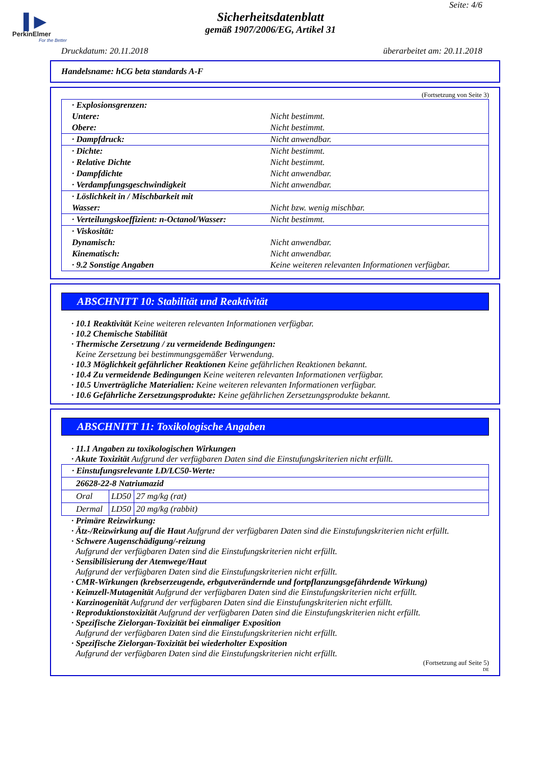▌▶
PerkinElmer
For the Better
Seite: 4/6
Sicherheitsdatenblatt
gemäß 1907/2006/EG, Artikel 31
Druckdatum: 20.11.2018 überarbeitet am: 20.11.2018
Handelsname: hCG beta standards A-F
(Fortsetzung von Seite 3)
| · Explosionsgrenzen: | |
| Untere: | Nicht bestimmt. |
| Obere: | Nicht bestimmt. |
| · Dampfdruck: | Nicht anwendbar. |
| · Dichte: | Nicht bestimmt. |
| · Relative Dichte | Nicht bestimmt. |
| · Dampfdichte | Nicht anwendbar. |
| · Verdampfungsgeschwindigkeit | Nicht anwendbar. |
| · Löslichkeit in / Mischbarkeit mit | |
| Wasser: | Nicht bzw. wenig mischbar. |
| · Verteilungskoeffizient: n-Octanol/Wasser: | Nicht bestimmt. |
| · Viskosität: | |
| Dynamisch: | Nicht anwendbar. |
| Kinematisch: | Nicht anwendbar. |
| · 9.2 Sonstige Angaben | Keine weiteren relevanten Informationen verfügbar. |
ABSCHNITT 10: Stabilität und Reaktivität
· 10.1 Reaktivität Keine weiteren relevanten Informationen verfügbar.
· 10.2 Chemische Stabilität
· Thermische Zersetzung / zu vermeidende Bedingungen:
Keine Zersetzung bei bestimmungsgemäßer Verwendung.
· 10.3 Möglichkeit gefährlicher Reaktionen Keine gefährlichen Reaktionen bekannt.
· 10.4 Zu vermeidende Bedingungen Keine weiteren relevanten Informationen verfügbar.
· 10.5 Unverträgliche Materialien: Keine weiteren relevanten Informationen verfügbar.
· 10.6 Gefährliche Zersetzungsprodukte: Keine gefährlichen Zersetzungsprodukte bekannt.
ABSCHNITT 11: Toxikologische Angaben
· 11.1 Angaben zu toxikologischen Wirkungen
· Akute Toxizität Aufgrund der verfügbaren Daten sind die Einstufungskriterien nicht erfüllt.
| · Einstufungsrelevante LD/LC50-Werte: | | |
| 26628-22-8 Natriumazid | | |
| Oral | LD50 | 27 mg/kg (rat) |
| Dermal | LD50 | 20 mg/kg (rabbit) |
· Primäre Reizwirkung:
· Ätz-/Reizwirkung auf die Haut Aufgrund der verfügbaren Daten sind die Einstufungskriterien nicht erfüllt.
· Schwere Augenschädigung/-reizung
Aufgrund der verfügbaren Daten sind die Einstufungskriterien nicht erfüllt.
· Sensibilisierung der Atemwege/Haut
Aufgrund der verfügbaren Daten sind die Einstufungskriterien nicht erfüllt.
· CMR-Wirkungen (krebserzeugende, erbgutverändernde und fortpflanzungsgefährdende Wirkung)
· Keimzell-Mutagenität Aufgrund der verfügbaren Daten sind die Einstufungskriterien nicht erfüllt.
· Karzinogenität Aufgrund der verfügbaren Daten sind die Einstufungskriterien nicht erfüllt.
· Reproduktionstoxizität Aufgrund der verfügbaren Daten sind die Einstufungskriterien nicht erfüllt.
· Spezifische Zielorgan-Toxizität bei einmaliger Exposition
Aufgrund der verfügbaren Daten sind die Einstufungskriterien nicht erfüllt.
· Spezifische Zielorgan-Toxizität bei wiederholter Exposition
Aufgrund der verfügbaren Daten sind die Einstufungskriterien nicht erfüllt.
(Fortsetzung auf Seite 5)
DE